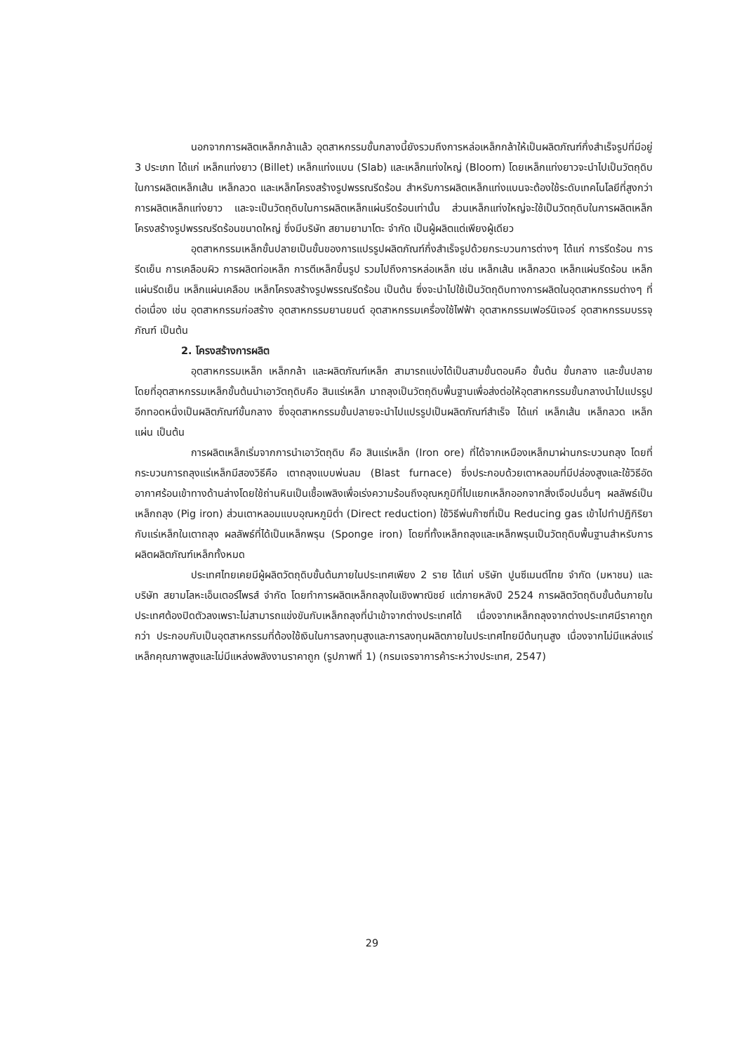นอกจากการผลิตเหล็กกล้าแล้ว อุตสาหกรรมขั้นกลางนี้ยังรวมถึงการหล่อเหล็กกล้าให้เป็นผลิตภัณฑ์กึ่งสำเร็จรูปที่มีอยู่ 3 ประเภท ได้แก่ เหล็กแท่งยาว (Billet) เหล็กแท่งแบน (Slab) และเหล็กแท่งใหญ่ (Bloom) โดยเหล็กแท่งยาวจะนำไปเป็นวัตถุดิบในการผลิตเหล็กเส้น เหล็กลวด และเหล็กโครงสร้างรูปพรรณรีดร้อน สำหรับการผลิตเหล็กแท่งแบนจะต้องใช้ระดับเทคโนโลยีที่สูงกว่าการผลิตเหล็กแท่งยาว และจะเป็นวัตถุดิบในการผลิตเหล็กแผ่นรีดร้อนเท่านั้น ส่วนเหล็กแท่งใหญ่จะใช้เป็นวัตถุดิบในการผลิตเหล็กโครงสร้างรูปพรรณรีดร้อนขนาดใหญ่ ซึ่งมีบริษัท สยามยามาโตะ จำกัด เป็นผู้ผลิตแต่เพียงผู้เดียว
อุตสาหกรรมเหล็กขั้นปลายเป็นขั้นของการแปรรูปผลิตภัณฑ์กึ่งสำเร็จรูปด้วยกระบวนการต่างๆ ได้แก่ การรีดร้อน การรีดเย็น การเคลือบผิว การผลิตท่อเหล็ก การตีเหล็กขึ้นรูป รวมไปถึงการหล่อเหล็ก เช่น เหล็กเส้น เหล็กลวด เหล็กแผ่นรีดร้อน เหล็กแผ่นรีดเย็น เหล็กแผ่นเคลือบ เหล็กโครงสร้างรูปพรรณรีดร้อน เป็นต้น ซึ่งจะนำไปใช้เป็นวัตถุดิบทางการผลิตในอุตสาหกรรมต่างๆ ที่ต่อเนื่อง เช่น อุตสาหกรรมก่อสร้าง อุตสาหกรรมยานยนต์ อุตสาหกรรมเครื่องใช้ไฟฟ้า อุตสาหกรรมเฟอร์นิเจอร์ อุตสาหกรรมบรรจุภัณฑ์ เป็นต้น
2. โครงสร้างการผลิต
อุตสาหกรรมเหล็ก เหล็กกล้า และผลิตภัณฑ์เหล็ก สามารถแบ่งได้เป็นสามขั้นตอนคือ ขั้นต้น ขั้นกลาง และขั้นปลาย โดยที่อุตสาหกรรมเหล็กขั้นต้นนำเอาวัตถุดิบคือ สินแร่เหล็ก มาถลุงเป็นวัตถุดิบพื้นฐานเพื่อส่งต่อให้อุตสาหกรรมขั้นกลางนำไปแปรรูปอีกทอดหนึ่งเป็นผลิตภัณฑ์ขั้นกลาง ซึ่งอุตสาหกรรมขั้นปลายจะนำไปแปรรูปเป็นผลิตภัณฑ์สำเร็จ ได้แก่ เหล็กเส้น เหล็กลวด เหล็กแผ่น เป็นต้น
การผลิตเหล็กเริ่มจากการนำเอาวัตถุดิบ คือ สินแร่เหล็ก (Iron ore) ที่ได้จากเหมืองเหล็กมาผ่านกระบวนถลุง โดยที่กระบวนการถลุงแร่เหล็กมีสองวิธีคือ เตาถลุงแบบพ่นลม (Blast furnace) ซึ่งประกอบด้วยเตาหลอมที่มีปล่องสูงและใช้วิธีอัดอากาศร้อนเข้าทางด้านล่างโดยใช้ถ่านหินเป็นเชื้อเพลิงเพื่อเร่งความร้อนถึงอุณหภูมิที่ไปแยกเหล็กออกจากสิ่งเจือปนอื่นๆ ผลลัพธ์เป็นเหล็กถลุง (Pig iron) ส่วนเตาหลอมแบบอุณหภูมิต่ำ (Direct reduction) ใช้วิธีพ่นก๊าซที่เป็น Reducing gas เข้าไปทำปฏิกิริยากับแร่เหล็กในเตาถลุง ผลลัพธ์ที่ได้เป็นเหล็กพรุน (Sponge iron) โดยที่ทั้งเหล็กถลุงและเหล็กพรุนเป็นวัตถุดิบพื้นฐานสำหรับการผลิตผลิตภัณฑ์เหล็กทั้งหมด
ประเทศไทยเคยมีผู้ผลิตวัตถุดิบขั้นต้นภายในประเทศเพียง 2 ราย ได้แก่ บริษัท ปูนซีเมนต์ไทย จำกัด (มหาชน) และบริษัท สยามโลหะเอ็นเตอร์ไพรส์ จำกัด โดยทำการผลิตเหล็กถลุงในเชิงพาณิชย์ แต่ภายหลังปี 2524 การผลิตวัตถุดิบขั้นต้นภายในประเทศต้องปิดตัวลงเพราะไม่สามารถแข่งขันกับเหล็กถลุงที่นำเข้าจากต่างประเทศได้ เนื่องจากเหล็กถลุงจากต่างประเทศมีราคาถูกกว่า ประกอบกับเป็นอุตสาหกรรมที่ต้องใช้เงินในการลงทุนสูงและการลงทุนผลิตภายในประเทศไทยมีต้นทุนสูง เนื่องจากไม่มีแหล่งแร่เหล็กคุณภาพสูงและไม่มีแหล่งพลังงานราคาถูก (รูปภาพที่ 1) (กรมเจรจาการค้าระหว่างประเทศ, 2547)
29